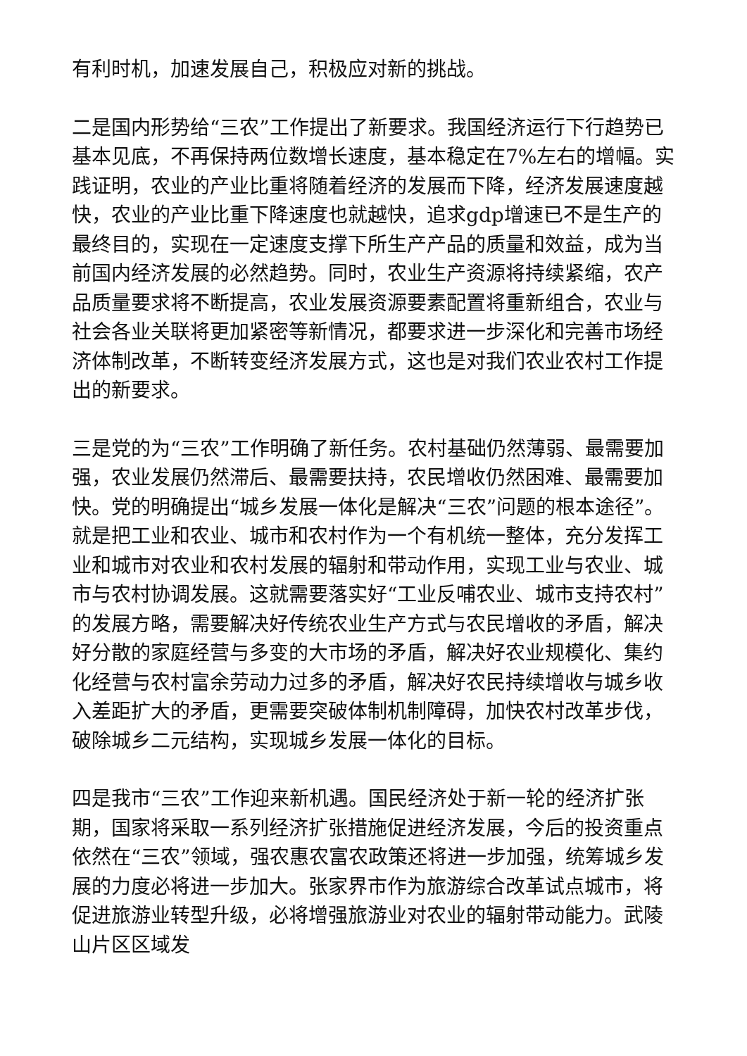有利时机，加速发展自己，积极应对新的挑战。
二是国内形势给“三农”工作提出了新要求。我国经济运行下行趋势已基本见底，不再保持两位数增长速度，基本稳定在7%左右的增幅。实践证明，农业的产业比重将随着经济的发展而下降，经济发展速度越快，农业的产业比重下降速度也就越快，追求gdp增速已不是生产的最终目的，实现在一定速度支撑下所生产产品的质量和效益，成为当前国内经济发展的必然趋势。同时，农业生产资源将持续紧缩，农产品质量要求将不断提高，农业发展资源要素配置将重新组合，农业与社会各业关联将更加紧密等新情况，都要求进一步深化和完善市场经济体制改革，不断转变经济发展方式，这也是对我们农业农村工作提出的新要求。
三是党的为“三农”工作明确了新任务。农村基础仍然薄弱、最需要加强，农业发展仍然滞后、最需要扶持，农民增收仍然困难、最需要加快。党的明确提出“城乡发展一体化是解决“三农”问题的根本途径”。就是把工业和农业、城市和农村作为一个有机统一整体，充分发挥工业和城市对农业和农村发展的辐射和带动作用，实现工业与农业、城市与农村协调发展。这就需要落实好“工业反哺农业、城市支持农村”的发展方略，需要解决好传统农业生产方式与农民增收的矛盾，解决好分散的家庭经营与多变的大市场的矛盾，解决好农业规模化、集约化经营与农村富余劳动力过多的矛盾，解决好农民持续增收与城乡收入差距扩大的矛盾，更需要突破体制机制障碍，加快农村改革步伐，破除城乡二元结构，实现城乡发展一体化的目标。
四是我市“三农”工作迎来新机遇。国民经济处于新一轮的经济扩张期，国家将采取一系列经济扩张措施促进经济发展，今后的投资重点依然在“三农”领域，强农惠农富农政策还将进一步加强，统筹城乡发展的力度必将进一步加大。张家界市作为旅游综合改革试点城市，将促进旅游业转型升级，必将增强旅游业对农业的辐射带动能力。武陵山片区区域发